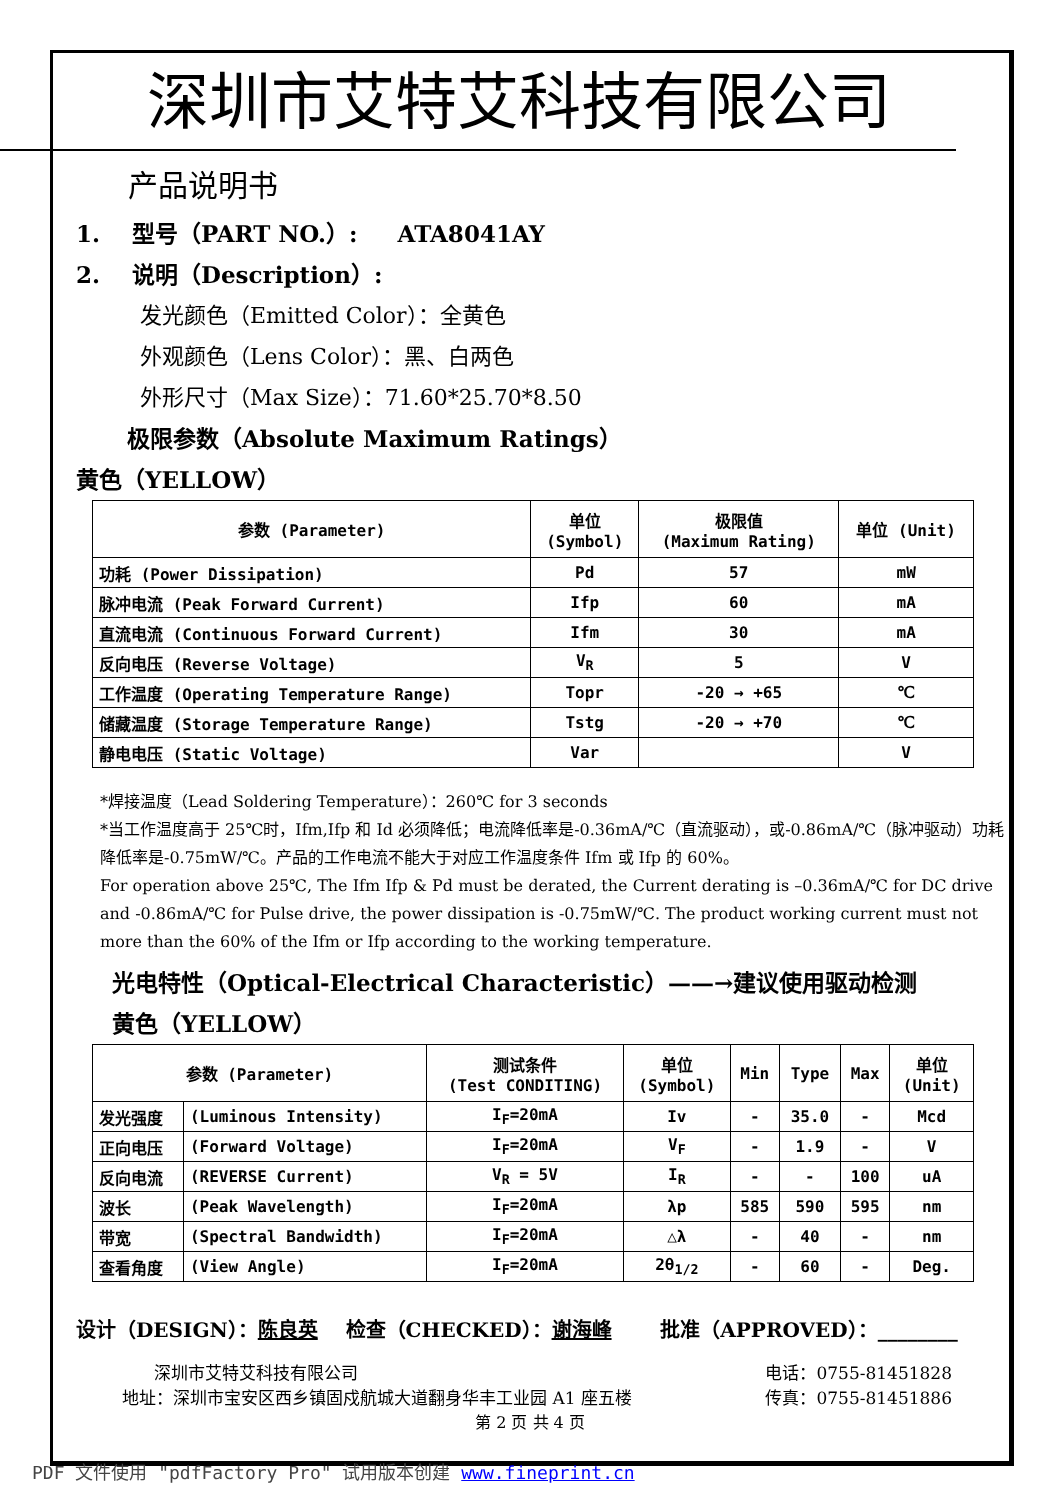深圳市艾特艾科技有限公司
产品说明书
1. 型号（PART NO.）: ATA8041AY
2. 说明（Description）:
发光颜色（Emitted Color）：全黄色
外观颜色（Lens Color）：黑、白两色
外形尺寸（Max Size）：71.60*25.70*8.50
极限参数（Absolute Maximum Ratings）
黄色（YELLOW）
| 参数 (Parameter) | 单位 (Symbol) | 极限值 (Maximum Rating) | 单位 (Unit) |
| --- | --- | --- | --- |
| 功耗 (Power Dissipation) | Pd | 57 | mW |
| 脉冲电流 (Peak Forward Current) | Ifp | 60 | mA |
| 直流电流 (Continuous Forward Current) | Ifm | 30 | mA |
| 反向电压 (Reverse Voltage) | V<sub>R</sub> | 5 | V |
| 工作温度 (Operating Temperature Range) | Topr | -20 → +65 | ℃ |
| 储藏温度 (Storage Temperature Range) | Tstg | -20 → +70 | ℃ |
| 静电电压 (Static Voltage) | Var | | V |
*焊接温度（Lead Soldering Temperature）：260℃ for 3 seconds
*当工作温度高于 25℃时，Ifm,Ifp 和 Id 必须降低；电流降低率是-0.36mA/℃（直流驱动），或-0.86mA/℃（脉冲驱动）功耗降低率是-0.75mW/℃。产品的工作电流不能大于对应工作温度条件 Ifm 或 Ifp 的 60%。
For operation above 25℃, The Ifm Ifp & Pd must be derated, the Current derating is –0.36mA/℃ for DC drive and -0.86mA/℃ for Pulse drive, the power dissipation is -0.75mW/℃. The product working current must not more than the 60% of the Ifm or Ifp according to the working temperature.
光电特性（Optical-Electrical Characteristic）——→建议使用驱动检测
黄色（YELLOW）
| 参数 (Parameter) | | 测试条件 (Test CONDITING) | 单位 (Symbol) | Min | Type | Max | 单位 (Unit) |
| --- | --- | --- | --- | --- | --- | --- | --- |
| 发光强度 | (Luminous Intensity) | I<sub>F</sub>=20mA | Iv | - | 35.0 | - | Mcd |
| 正向电压 | (Forward Voltage) | I<sub>F</sub>=20mA | V<sub>F</sub> | - | 1.9 | - | V |
| 反向电流 | (REVERSE Current) | V<sub>R</sub> = 5V | I<sub>R</sub> | - | - | 100 | uA |
| 波长 | (Peak Wavelength) | I<sub>F</sub>=20mA | λp | 585 | 590 | 595 | nm |
| 带宽 | (Spectral Bandwidth) | I<sub>F</sub>=20mA | △λ | - | 40 | - | nm |
| 查看角度 | (View Angle) | I<sub>F</sub>=20mA | 2θ<sub>1/2</sub> | - | 60 | - | Deg. |
设计（DESIGN）：陈良英 检查（CHECKED）：谢海峰 批准（APPROVED）：________
深圳市艾特艾科技有限公司
地址：深圳市宝安区西乡镇固戍航城大道翻身华丰工业园 A1 座五楼
电话：0755-81451828
传真：0755-81451886
第 2 页 共 4 页
PDF 文件使用 "pdfFactory Pro" 试用版本创建 www.fineprint.cn